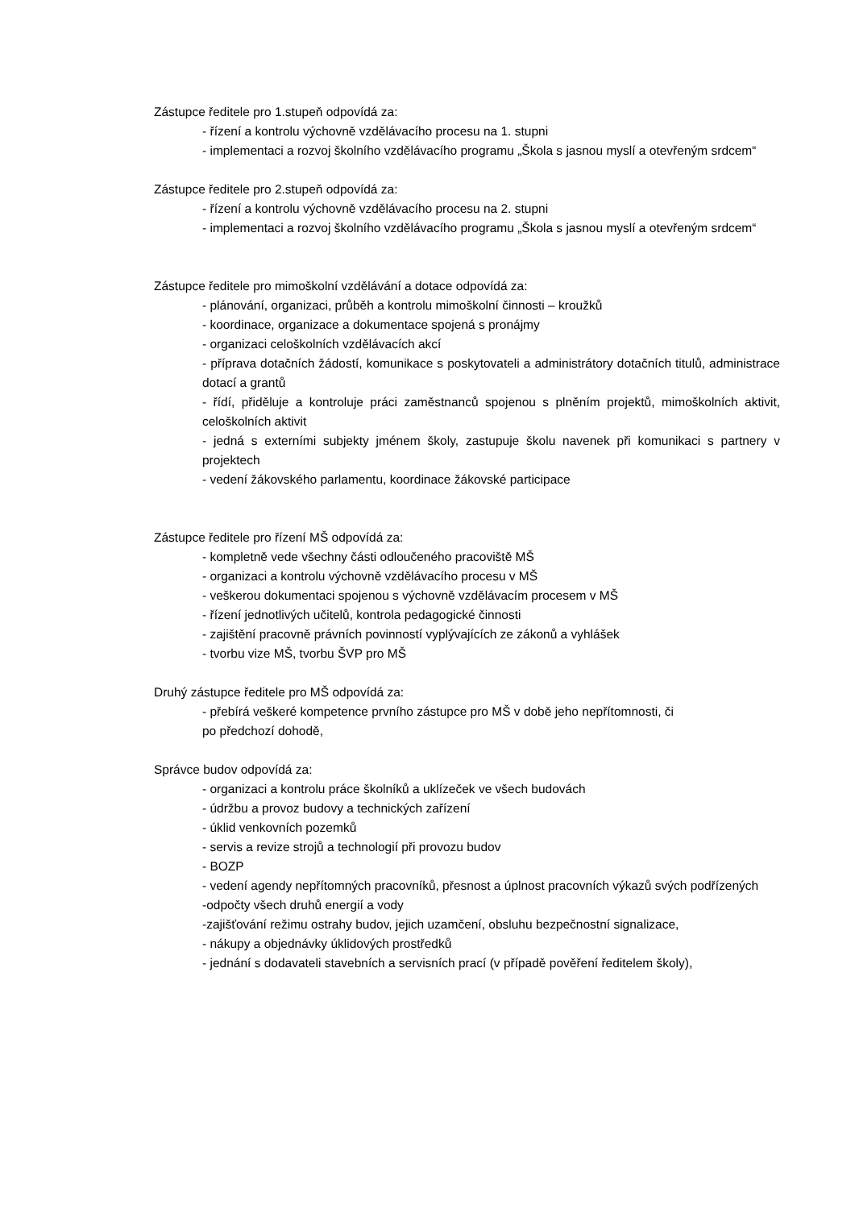Zástupce ředitele pro 1.stupeň odpovídá za:
- řízení a kontrolu výchovně vzdělávacího procesu na 1. stupni
- implementaci a rozvoj školního vzdělávacího programu „Škola s jasnou myslí a otevřeným srdcem“
Zástupce ředitele pro 2.stupeň odpovídá za:
- řízení a kontrolu výchovně vzdělávacího procesu na 2. stupni
- implementaci a rozvoj školního vzdělávacího programu „Škola s jasnou myslí a otevřeným srdcem“
Zástupce ředitele pro mimoškolní vzdělávání a dotace odpovídá za:
- plánování, organizaci, průběh a kontrolu mimoškolní činnosti – kroužků
- koordinace, organizace a dokumentace spojená s pronájmy
- organizaci celoškolních vzdělávacích akcí
- příprava dotačních žádostí, komunikace s poskytovateli a administrátory dotačních titulů, administrace dotací a grantů
- řídí, přiděluje a kontroluje práci zaměstnanců spojenou s plněním projektů, mimoškolních aktivit, celoškolních aktivit
- jedná s externími subjekty jménem školy, zastupuje školu navenek při komunikaci s partnery v projektech
- vedení žákovského parlamentu, koordinace žákovské participace
Zástupce ředitele pro řízení MŠ odpovídá za:
- kompletně vede všechny části odloučeného pracoviště MŠ
- organizaci a kontrolu výchovně vzdělávacího procesu v MŠ
- veškerou dokumentaci spojenou s výchovně vzdělávacím procesem v MŠ
- řízení jednotlivých učitelů, kontrola pedagogické činnosti
- zajištění pracovně právních povinností vyplývajících ze zákonů a vyhlášek
- tvorbu vize MŠ, tvorbu ŠVP pro MŠ
Druhý zástupce ředitele pro MŠ odpovídá za:
- přebírá veškeré kompetence prvního zástupce pro MŠ v době jeho nepřítomnosti, či
po předchozí dohodě,
Správce budov odpovídá za:
- organizaci a kontrolu práce školníků a uklízeček ve všech budovách
- údržbu a provoz budovy a technických zařízení
- úklid venkovních pozemků
- servis a revize strojů a technologií při provozu budov
- BOZP
- vedení agendy nepřítomných pracovníků, přesnost a úplnost pracovních výkazů svých podřízených
-odpočty všech druhů energií a vody
-zajišťování režimu ostrahy budov, jejich uzamčení, obsluhu bezpečnostní signalizace,
- nákupy a objednávky úklidových prostředků
- jednání s dodavateli stavebních a servisních prací (v případě pověření ředitelem školy),